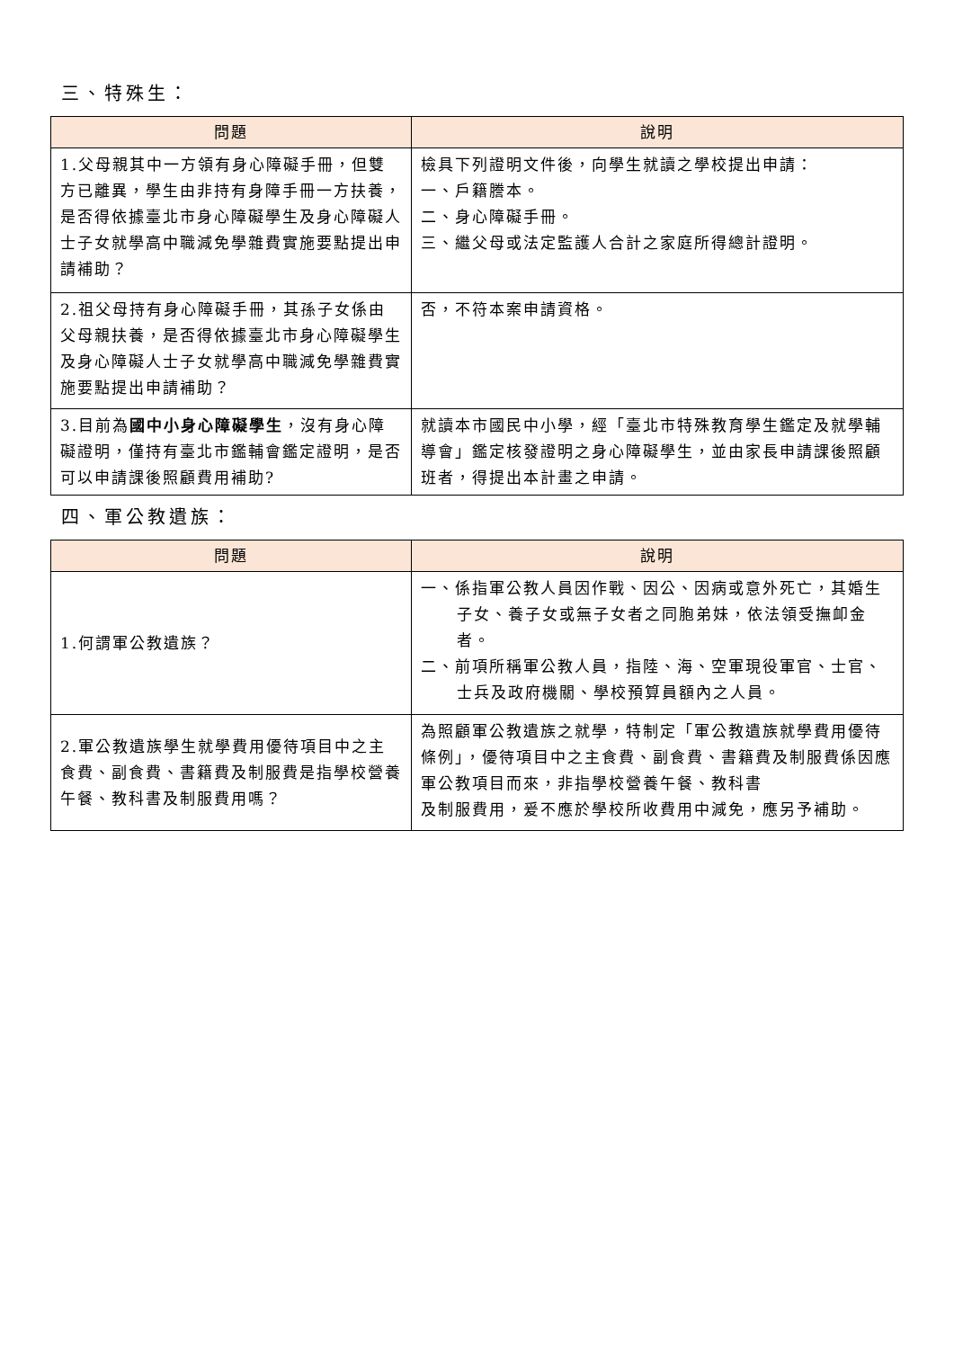三、特殊生：
| 問題 | 說明 |
| --- | --- |
| 1.父母親其中一方領有身心障礙手冊，但雙方已離異，學生由非持有身障手冊一方扶養，是否得依據臺北市身心障礙學生及身心障礙人士子女就學高中職減免學雜費實施要點提出申請補助？ | 檢具下列證明文件後，向學生就讀之學校提出申請： 一、戶籍謄本。 二、身心障礙手冊。 三、繼父母或法定監護人合計之家庭所得總計證明。 |
| 2.祖父母持有身心障礙手冊，其孫子女係由父母親扶養，是否得依據臺北市身心障礙學生及身心障礙人士子女就學高中職減免學雜費實施要點提出申請補助？ | 否，不符本案申請資格。 |
| 3.目前為 國中小身心障礙學生 ，沒有身心障礙證明，僅持有臺北市鑑輔會鑑定證明，是否可以申請課後照顧費用補助? | 就讀本市國民中小學，經「臺北市特殊教育學生鑑定及就學輔導會」鑑定核發證明之身心障礙學生，並由家長申請課後照顧班者，得提出本計畫之申請。 |
四、軍公教遺族：
| 問題 | 說明 |
| --- | --- |
| 1.何謂軍公教遺族？ | 一、係指軍公教人員因作戰、因公、因病或意外死亡，其婚生子女、養子女或無子女者之同胞弟妹，依法領受撫卹金者。 二、前項所稱軍公教人員，指陸、海、空軍現役軍官、士官、士兵及政府機關、學校預算員額內之人員。 |
| 2.軍公教遺族學生就學費用優待項目中之主食費、副食費、書籍費及制服費是指學校營養午餐、教科書及制服費用嗎？ | 為照顧軍公教遺族之就學，特制定「軍公教遺族就學費用優待條例」，優待項目中之主食費、副食費、書籍費及制服費係因應軍公教項目而來，非指學校營養午餐、教科書 及制服費用，爰不應於學校所收費用中減免，應另予補助。 |